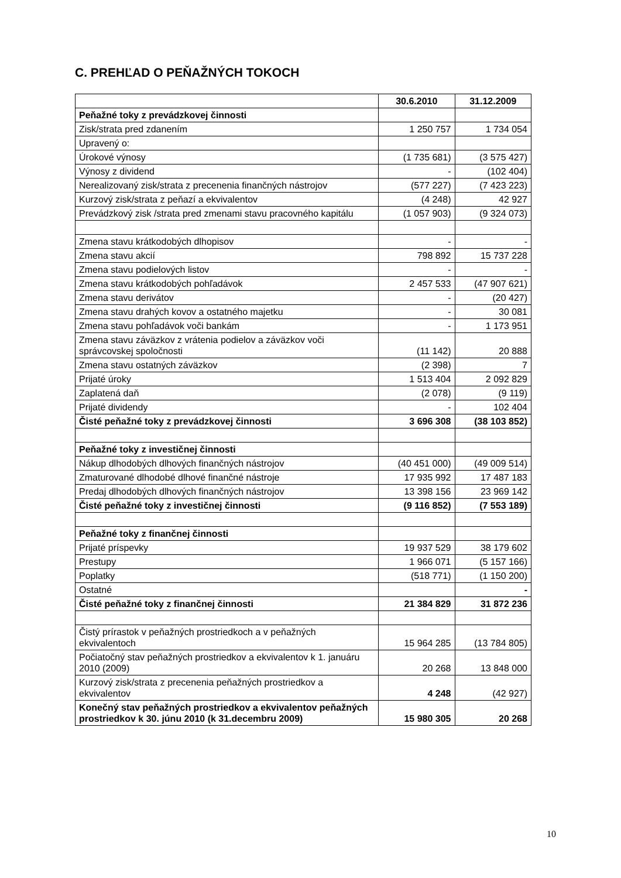C. PREHĽAD O PEŇAŽNÝCH TOKOCH
| | 30.6.2010 | 31.12.2009 |
| Peňažné toky z prevádzkovej činnosti | | |
| Zisk/strata pred zdanením | 1 250 757 | 1 734 054 |
| Upravený o: | | |
| Úrokové výnosy | (1 735 681) | (3 575 427) |
| Výnosy z dividend | - | (102 404) |
| Nerealizovaný zisk/strata z precenenia finančných nástrojov | (577 227) | (7 423 223) |
| Kurzový zisk/strata z peňazí a ekvivalentov | (4 248) | 42 927 |
| Prevádzkový zisk /strata pred zmenami stavu pracovného kapitálu | (1 057 903) | (9 324 073) |
| Zmena stavu krátkodobých dlhopisov | - | - |
| Zmena stavu akcií | 798 892 | 15 737 228 |
| Zmena stavu podielových listov | - | - |
| Zmena stavu krátkodobých pohľadávok | 2 457 533 | (47 907 621) |
| Zmena stavu derivátov | - | (20 427) |
| Zmena stavu drahých kovov a ostatného majetku | - | 30 081 |
| Zmena stavu pohľadávok voči bankám | - | 1 173 951 |
| Zmena stavu záväzkov z vrátenia podielov a záväzkov voči správcovskej spoločnosti | (11 142) | 20 888 |
| Zmena stavu ostatných záväzkov | (2 398) | 7 |
| Prijaté úroky | 1 513 404 | 2 092 829 |
| Zaplatená daň | (2 078) | (9 119) |
| Prijaté dividendy | - | 102 404 |
| Čisté peňažné toky z prevádzkovej činnosti | 3 696 308 | (38 103 852) |
| Peňažné toky z investičnej činnosti | | |
| Nákup dlhodobých dlhových finančných nástrojov | (40 451 000) | (49 009 514) |
| Zmaturované dlhodobé dlhové finančné nástroje | 17 935 992 | 17 487 183 |
| Predaj dlhodobých dlhových finančných nástrojov | 13 398 156 | 23 969 142 |
| Čisté peňažné toky z investičnej činnosti | (9 116 852) | (7 553 189) |
| Peňažné toky z finančnej činnosti | | |
| Prijaté príspevky | 19 937 529 | 38 179 602 |
| Prestupy | 1 966 071 | (5 157 166) |
| Poplatky | (518 771) | (1 150 200) |
| Ostatné | | - |
| Čisté peňažné toky z finančnej činnosti | 21 384 829 | 31 872 236 |
| Čistý prírastok v peňažných prostriedkoch a v peňažných ekvivalentoch | 15 964 285 | (13 784 805) |
| Počiatočný stav peňažných prostriedkov a ekvivalentov k 1. januáru 2010 (2009) | 20 268 | 13 848 000 |
| Kurzový zisk/strata z precenenia peňažných prostriedkov a ekvivalentov | 4 248 | (42 927) |
| Konečný stav peňažných prostriedkov a ekvivalentov peňažných prostriedkov k 30. júnu 2010 (k 31.decembru 2009) | 15 980 305 | 20 268 |
10